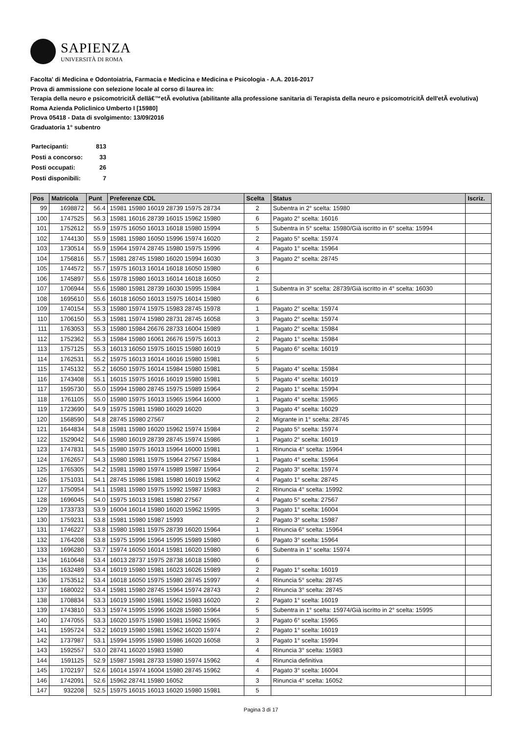SAPIENZA
UNIVERSITÀ DI ROMA
Facolta' di Medicina e Odontoiatria, Farmacia e Medicina e Medicina e Psicologia - A.A. 2016-2017
Prova di ammissione con selezione locale al corso di laurea in:
Terapia della neuro e psicomotricitÃ dellâ€™etÃ evolutiva (abilitante alla professione sanitaria di Terapista della neuro e psicomotricitÃ dell'etÃ evolutiva) Roma Azienda Policlinico Umberto I [15980]
Prova 05418 - Data di svolgimento: 13/09/2016
Graduatoria 1° subentro
| Partecipanti: | 813 |
| Posti a concorso: | 33 |
| Posti occupati: | 26 |
| Posti disponibili: | 7 |
| Pos | Matricola | Punt | Preferenze CDL | Scelta | Status | Iscriz. |
| --- | --- | --- | --- | --- | --- | --- |
| 99 | 1698872 | 56.4 | 15981 15980 16019 28739 15975 28734 | 2 | Subentra in 2° scelta: 15980 | |
| 100 | 1747525 | 56.3 | 15981 16016 28739 16015 15962 15980 | 6 | Pagato 2° scelta: 16016 | |
| 101 | 1752612 | 55.9 | 15975 16050 16013 16018 15980 15994 | 5 | Subentra in 5° scelta: 15980/Già iscritto in 6° scelta: 15994 | |
| 102 | 1744130 | 55.9 | 15981 15980 16050 15996 15974 16020 | 2 | Pagato 5° scelta: 15974 | |
| 103 | 1730514 | 55.9 | 15964 15974 28745 15980 15975 15996 | 4 | Pagato 1° scelta: 15964 | |
| 104 | 1756816 | 55.7 | 15981 28745 15980 16020 15994 16030 | 3 | Pagato 2° scelta: 28745 | |
| 105 | 1744572 | 55.7 | 15975 16013 16014 16018 16050 15980 | 6 | | |
| 106 | 1745897 | 55.6 | 15978 15980 16013 16014 16018 16050 | 2 | | |
| 107 | 1706944 | 55.6 | 15980 15981 28739 16030 15995 15984 | 1 | Subentra in 3° scelta: 28739/Già iscritto in 4° scelta: 16030 | |
| 108 | 1695610 | 55.6 | 16018 16050 16013 15975 16014 15980 | 6 | | |
| 109 | 1740154 | 55.3 | 15980 15974 15975 15983 28745 15978 | 1 | Pagato 2° scelta: 15974 | |
| 110 | 1706150 | 55.3 | 15981 15974 15980 28731 28745 16058 | 3 | Pagato 2° scelta: 15974 | |
| 111 | 1763053 | 55.3 | 15980 15984 26676 28733 16004 15989 | 1 | Pagato 2° scelta: 15984 | |
| 112 | 1752362 | 55.3 | 15984 15980 16061 26676 15975 16013 | 2 | Pagato 1° scelta: 15984 | |
| 113 | 1757125 | 55.3 | 16013 16050 15975 16015 15980 16019 | 5 | Pagato 6° scelta: 16019 | |
| 114 | 1762531 | 55.2 | 15975 16013 16014 16016 15980 15981 | 5 | | |
| 115 | 1745132 | 55.2 | 16050 15975 16014 15984 15980 15981 | 5 | Pagato 4° scelta: 15984 | |
| 116 | 1743408 | 55.1 | 16015 15975 16016 16019 15980 15981 | 5 | Pagato 4° scelta: 16019 | |
| 117 | 1595730 | 55.0 | 15994 15980 28745 15975 15989 15964 | 2 | Pagato 1° scelta: 15994 | |
| 118 | 1761105 | 55.0 | 15980 15975 16013 15965 15964 16000 | 1 | Pagato 4° scelta: 15965 | |
| 119 | 1723690 | 54.9 | 15975 15981 15980 16029 16020 | 3 | Pagato 4° scelta: 16029 | |
| 120 | 1568590 | 54.8 | 28745 15980 27567 | 2 | Migrante in 1° scelta: 28745 | |
| 121 | 1644834 | 54.8 | 15981 15980 16020 15962 15974 15984 | 2 | Pagato 5° scelta: 15974 | |
| 122 | 1529042 | 54.6 | 15980 16019 28739 28745 15974 15986 | 1 | Pagato 2° scelta: 16019 | |
| 123 | 1747831 | 54.5 | 15980 15975 16013 15964 16000 15981 | 1 | Rinuncia 4° scelta: 15964 | |
| 124 | 1762657 | 54.3 | 15980 15981 15975 15964 27567 15984 | 1 | Pagato 4° scelta: 15964 | |
| 125 | 1765305 | 54.2 | 15981 15980 15974 15989 15987 15964 | 2 | Pagato 3° scelta: 15974 | |
| 126 | 1751031 | 54.1 | 28745 15986 15981 15980 16019 15962 | 4 | Pagato 1° scelta: 28745 | |
| 127 | 1750954 | 54.1 | 15981 15980 15975 15992 15987 15983 | 2 | Rinuncia 4° scelta: 15992 | |
| 128 | 1696045 | 54.0 | 15975 16013 15981 15980 27567 | 4 | Pagato 5° scelta: 27567 | |
| 129 | 1733733 | 53.9 | 16004 16014 15980 16020 15962 15995 | 3 | Pagato 1° scelta: 16004 | |
| 130 | 1759231 | 53.8 | 15981 15980 15987 15993 | 2 | Pagato 3° scelta: 15987 | |
| 131 | 1746227 | 53.8 | 15980 15981 15975 28739 16020 15964 | 1 | Rinuncia 6° scelta: 15964 | |
| 132 | 1764208 | 53.8 | 15975 15996 15964 15995 15989 15980 | 6 | Pagato 3° scelta: 15964 | |
| 133 | 1696280 | 53.7 | 15974 16050 16014 15981 16020 15980 | 6 | Subentra in 1° scelta: 15974 | |
| 134 | 1610648 | 53.4 | 16013 28737 15975 28738 16018 15980 | 6 | | |
| 135 | 1632489 | 53.4 | 16019 15980 15981 16023 16026 15989 | 2 | Pagato 1° scelta: 16019 | |
| 136 | 1753512 | 53.4 | 16018 16050 15975 15980 28745 15997 | 4 | Rinuncia 5° scelta: 28745 | |
| 137 | 1680022 | 53.4 | 15981 15980 28745 15964 15974 28743 | 2 | Rinuncia 3° scelta: 28745 | |
| 138 | 1708834 | 53.3 | 16019 15980 15981 15962 15983 16020 | 2 | Pagato 1° scelta: 16019 | |
| 139 | 1743810 | 53.3 | 15974 15995 15996 16028 15980 15964 | 5 | Subentra in 1° scelta: 15974/Già iscritto in 2° scelta: 15995 | |
| 140 | 1747055 | 53.3 | 16020 15975 15980 15981 15962 15965 | 3 | Pagato 6° scelta: 15965 | |
| 141 | 1595724 | 53.2 | 16019 15980 15981 15962 16020 15974 | 2 | Pagato 1° scelta: 16019 | |
| 142 | 1737987 | 53.1 | 15994 15995 15980 15986 16020 16058 | 3 | Pagato 1° scelta: 15994 | |
| 143 | 1592557 | 53.0 | 28741 16020 15983 15980 | 4 | Rinuncia 3° scelta: 15983 | |
| 144 | 1591125 | 52.9 | 15987 15981 28733 15980 15974 15962 | 4 | Rinuncia definitiva | |
| 145 | 1702197 | 52.6 | 16014 15974 16004 15980 28745 15962 | 4 | Pagato 3° scelta: 16004 | |
| 146 | 1742091 | 52.6 | 15962 28741 15980 16052 | 3 | Rinuncia 4° scelta: 16052 | |
| 147 | 932208 | 52.5 | 15975 16015 16013 16020 15980 15981 | 5 | | |
Pagina 3 di 17